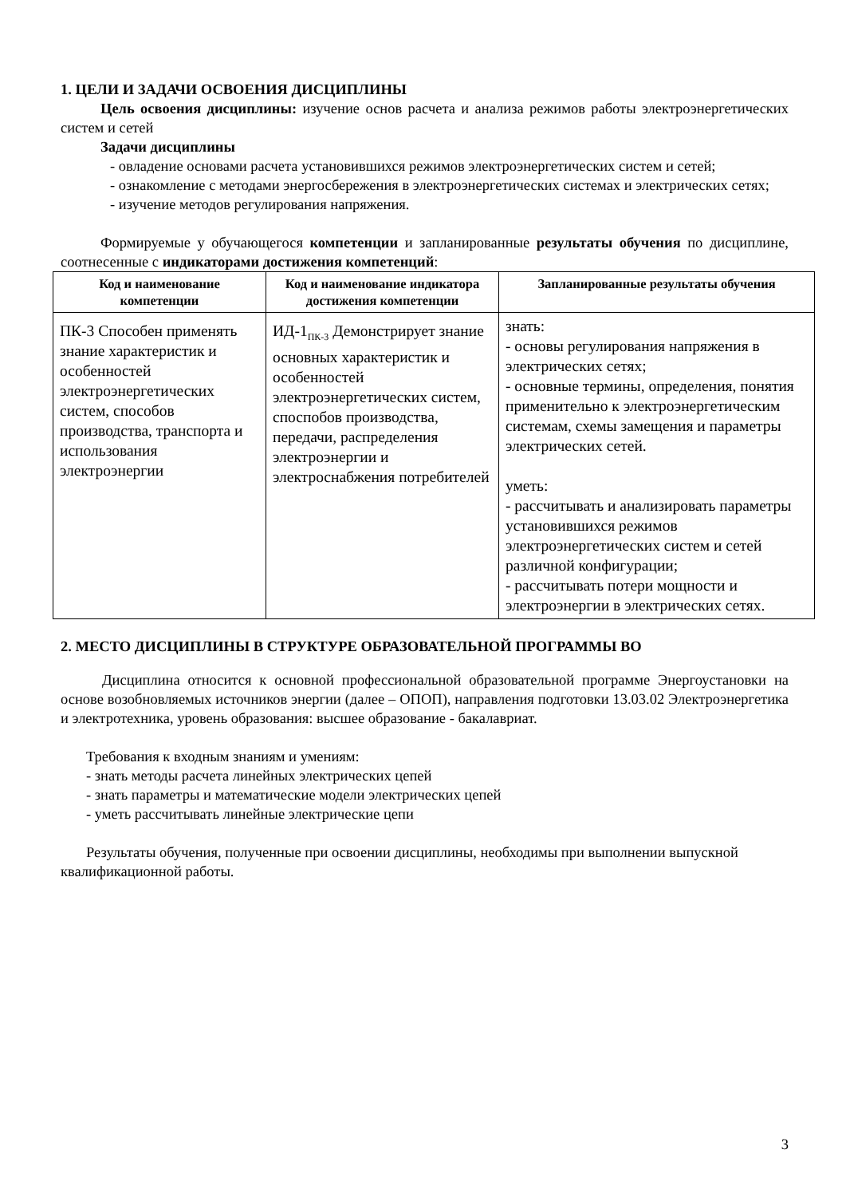1. ЦЕЛИ И ЗАДАЧИ ОСВОЕНИЯ ДИСЦИПЛИНЫ
Цель освоения дисциплины: изучение основ расчета и анализа режимов работы электроэнергетических систем и сетей
Задачи дисциплины
- овладение основами расчета установившихся режимов электроэнергетических систем и сетей;
- ознакомление с методами энергосбережения в электроэнергетических системах и электрических сетях;
- изучение методов регулирования напряжения.
Формируемые у обучающегося компетенции и запланированные результаты обучения по дисциплине, соотнесенные с индикаторами достижения компетенций:
| Код и наименование компетенции | Код и наименование индикатора достижения компетенции | Запланированные результаты обучения |
| --- | --- | --- |
| ПК-3 Способен применять знание характеристик и особенностей электроэнергетических систем, способов производства, транспорта и использования электроэнергии | ИД-1<sub>ПК-3</sub> Демонстрирует знание основных характеристик и особенностей электроэнергетических систем, споспобов производства, передачи, распределения электроэнергии и электроснабжения потребителей | знать: - основы регулирования напряжения в электрических сетях; - основные термины, определения, понятия применительно к электроэнергетическим системам, схемы замещения и параметры электрических сетей. уметь: - рассчитывать и анализировать параметры установившихся режимов электроэнергетических систем и сетей различной конфигурации; - рассчитывать потери мощности и электроэнергии в электрических сетях. |
2. МЕСТО ДИСЦИПЛИНЫ В СТРУКТУРЕ ОБРАЗОВАТЕЛЬНОЙ ПРОГРАММЫ ВО
Дисциплина относится к основной профессиональной образовательной программе Энергоустановки на основе возобновляемых источников энергии (далее – ОПОП), направления подготовки 13.03.02 Электроэнергетика и электротехника, уровень образования: высшее образование - бакалавриат.
Требования к входным знаниям и умениям:
- знать методы расчета линейных электрических цепей
- знать параметры и математические модели электрических цепей
- уметь рассчитывать линейные электрические цепи
Результаты обучения, полученные при освоении дисциплины, необходимы при выполнении выпускной квалификационной работы.
3